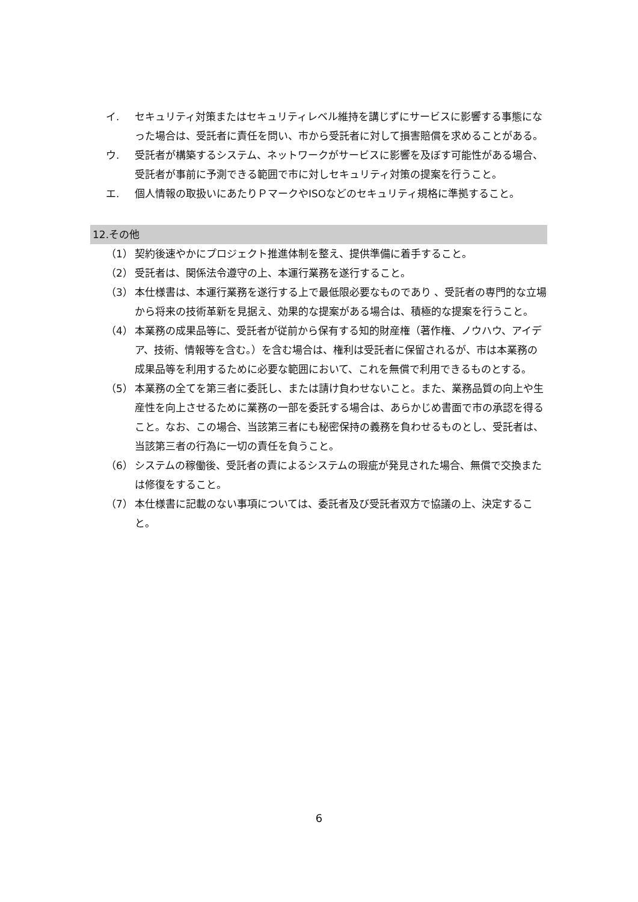イ. セキュリティ対策またはセキュリティレベル維持を講じずにサービスに影響する事態になった場合は、受託者に責任を問い、市から受託者に対して損害賠償を求めることがある。
ウ. 受託者が構築するシステム、ネットワークがサービスに影響を及ぼす可能性がある場合、受託者が事前に予測できる範囲で市に対しセキュリティ対策の提案を行うこと。
エ. 個人情報の取扱いにあたりＰマークやISOなどのセキュリティ規格に準拠すること。
12.その他
（1） 契約後速やかにプロジェクト推進体制を整え、提供準備に着手すること。
（2） 受託者は、関係法令遵守の上、本運行業務を遂行すること。
（3） 本仕様書は、本運行業務を遂行する上で最低限必要なものであり 、受託者の専門的な立場から将来の技術革新を見据え、効果的な提案がある場合は、積極的な提案を行うこと。
（4） 本業務の成果品等に、受託者が従前から保有する知的財産権（著作権、ノウハウ、アイデア、技術、情報等を含む。）を含む場合は、権利は受託者に保留されるが、市は本業務の成果品等を利用するために必要な範囲において、これを無償で利用できるものとする。
（5） 本業務の全てを第三者に委託し、または請け負わせないこと。また、業務品質の向上や生産性を向上させるために業務の一部を委託する場合は、あらかじめ書面で市の承認を得ること。なお、この場合、当該第三者にも秘密保持の義務を負わせるものとし、受託者は、当該第三者の行為に一切の責任を負うこと。
（6） システムの稼働後、受託者の責によるシステムの瑕疵が発見された場合、無償で交換または修復をすること。
（7） 本仕様書に記載のない事項については、委託者及び受託者双方で協議の上、決定すること。
6